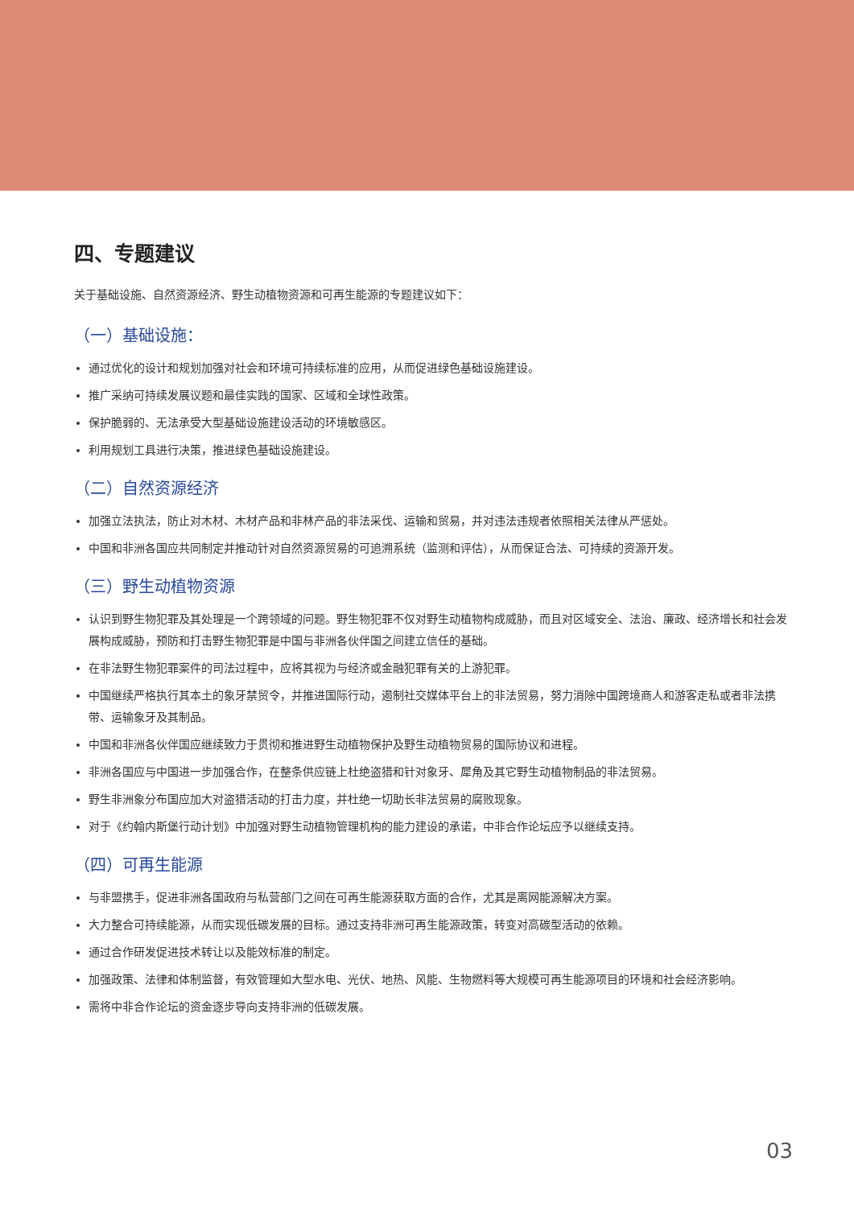四、专题建议
关于基础设施、自然资源经济、野生动植物资源和可再生能源的专题建议如下：
（一）基础设施：
通过优化的设计和规划加强对社会和环境可持续标准的应用，从而促进绿色基础设施建设。
推广采纳可持续发展议题和最佳实践的国家、区域和全球性政策。
保护脆弱的、无法承受大型基础设施建设活动的环境敏感区。
利用规划工具进行决策，推进绿色基础设施建设。
（二）自然资源经济
加强立法执法，防止对木材、木材产品和非林产品的非法采伐、运输和贸易，并对违法违规者依照相关法律从严惩处。
中国和非洲各国应共同制定并推动针对自然资源贸易的可追溯系统（监测和评估），从而保证合法、可持续的资源开发。
（三）野生动植物资源
认识到野生物犯罪及其处理是一个跨领域的问题。野生物犯罪不仅对野生动植物构成威胁，而且对区域安全、法治、廉政、经济增长和社会发展构成威胁，预防和打击野生物犯罪是中国与非洲各伙伴国之间建立信任的基础。
在非法野生物犯罪案件的司法过程中，应将其视为与经济或金融犯罪有关的上游犯罪。
中国继续严格执行其本土的象牙禁贸令，并推进国际行动，遏制社交媒体平台上的非法贸易，努力消除中国跨境商人和游客走私或者非法携带、运输象牙及其制品。
中国和非洲各伙伴国应继续致力于贯彻和推进野生动植物保护及野生动植物贸易的国际协议和进程。
非洲各国应与中国进一步加强合作，在整条供应链上杜绝盗猎和针对象牙、犀角及其它野生动植物制品的非法贸易。
野生非洲象分布国应加大对盗猎活动的打击力度，并杜绝一切助长非法贸易的腐败现象。
对于《约翰内斯堡行动计划》中加强对野生动植物管理机构的能力建设的承诺，中非合作论坛应予以继续支持。
（四）可再生能源
与非盟携手，促进非洲各国政府与私营部门之间在可再生能源获取方面的合作，尤其是离网能源解决方案。
大力整合可持续能源，从而实现低碳发展的目标。通过支持非洲可再生能源政策，转变对高碳型活动的依赖。
通过合作研发促进技术转让以及能效标准的制定。
加强政策、法律和体制监督，有效管理如大型水电、光伏、地热、风能、生物燃料等大规模可再生能源项目的环境和社会经济影响。
需将中非合作论坛的资金逐步导向支持非洲的低碳发展。
03